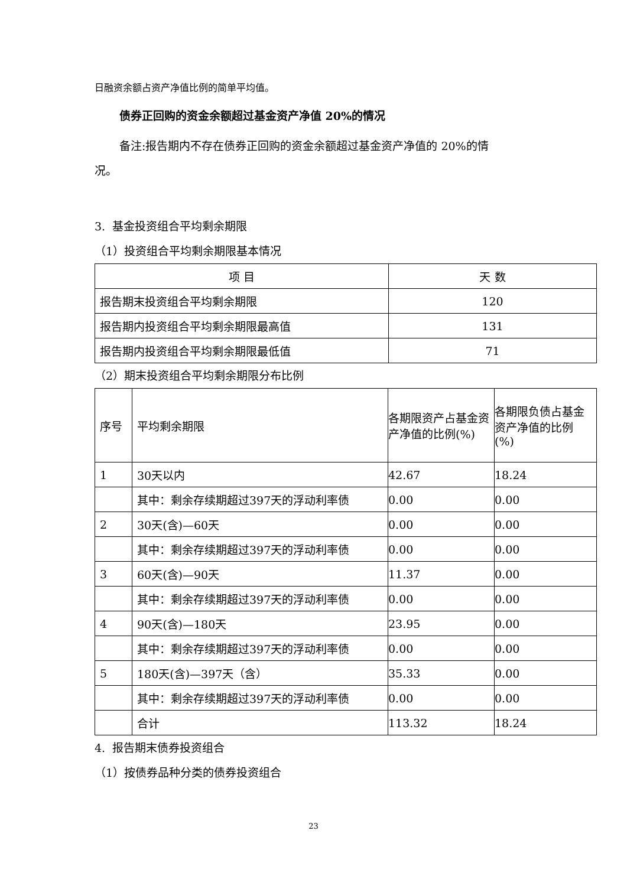日融资余额占资产净值比例的简单平均值。
债券正回购的资金余额超过基金资产净值 20%的情况
备注:报告期内不存在债券正回购的资金余额超过基金资产净值的 20%的情
况。
3. 基金投资组合平均剩余期限
（1）投资组合平均剩余期限基本情况
| 项 目 | 天 数 |
| --- | --- |
| 报告期末投资组合平均剩余期限 | 120 |
| 报告期内投资组合平均剩余期限最高值 | 131 |
| 报告期内投资组合平均剩余期限最低值 | 71 |
（2）期末投资组合平均剩余期限分布比例
| 序号 | 平均剩余期限 | 各期限资产占基金资产净值的比例(%) | 各期限负债占基金资产净值的比例(%) |
| --- | --- | --- | --- |
| 1 | 30天以内 | 42.67 | 18.24 |
| | 其中：剩余存续期超过397天的浮动利率债 | 0.00 | 0.00 |
| 2 | 30天(含)—60天 | 0.00 | 0.00 |
| | 其中：剩余存续期超过397天的浮动利率债 | 0.00 | 0.00 |
| 3 | 60天(含)—90天 | 11.37 | 0.00 |
| | 其中：剩余存续期超过397天的浮动利率债 | 0.00 | 0.00 |
| 4 | 90天(含)—180天 | 23.95 | 0.00 |
| | 其中：剩余存续期超过397天的浮动利率债 | 0.00 | 0.00 |
| 5 | 180天(含)—397天（含） | 35.33 | 0.00 |
| | 其中：剩余存续期超过397天的浮动利率债 | 0.00 | 0.00 |
| | 合计 | 113.32 | 18.24 |
4. 报告期末债券投资组合
（1）按债券品种分类的债券投资组合
23